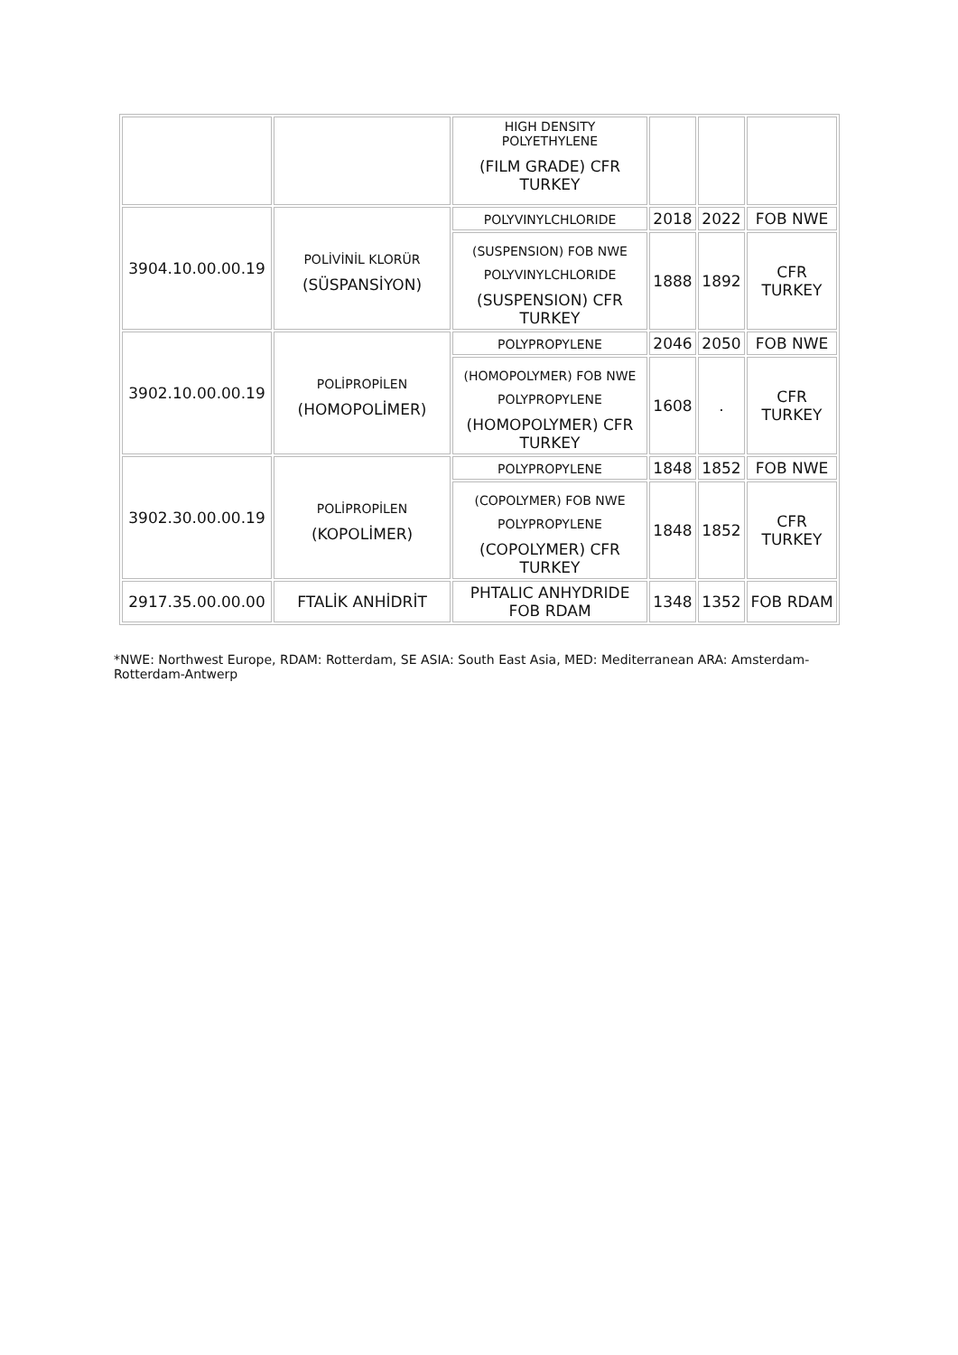| | | HIGH DENSITY POLYETHYLENE (FILM GRADE) CFR TURKEY | | | |
| 3904.10.00.00.19 | POLİVİNİL KLORÜR (SÜSPANSİYON) | POLYVINYLCHLORIDE | 2018 | 2022 | FOB NWE |
| | | (SUSPENSION) FOB NWE POLYVINYLCHLORIDE (SUSPENSION) CFR TURKEY | 1888 | 1892 | CFR TURKEY |
| 3902.10.00.00.19 | POLİPROPİLEN (HOMOPOLİMER) | POLYPROPYLENE | 2046 | 2050 | FOB NWE |
| | | (HOMOPOLYMER) FOB NWE POLYPROPYLENE (HOMOPOLYMER) CFR TURKEY | 1608 | . | CFR TURKEY |
| 3902.30.00.00.19 | POLİPROPİLEN (KOPOLİMER) | POLYPROPYLENE | 1848 | 1852 | FOB NWE |
| | | (COPOLYMER) FOB NWE POLYPROPYLENE (COPOLYMER) CFR TURKEY | 1848 | 1852 | CFR TURKEY |
| 2917.35.00.00.00 | FTALİK ANHİDRİT | PHTALIC ANHYDRIDE FOB RDAM | 1348 | 1352 | FOB RDAM |
*NWE: Northwest Europe, RDAM: Rotterdam, SE ASIA: South East Asia, MED: Mediterranean ARA: Amsterdam-Rotterdam-Antwerp